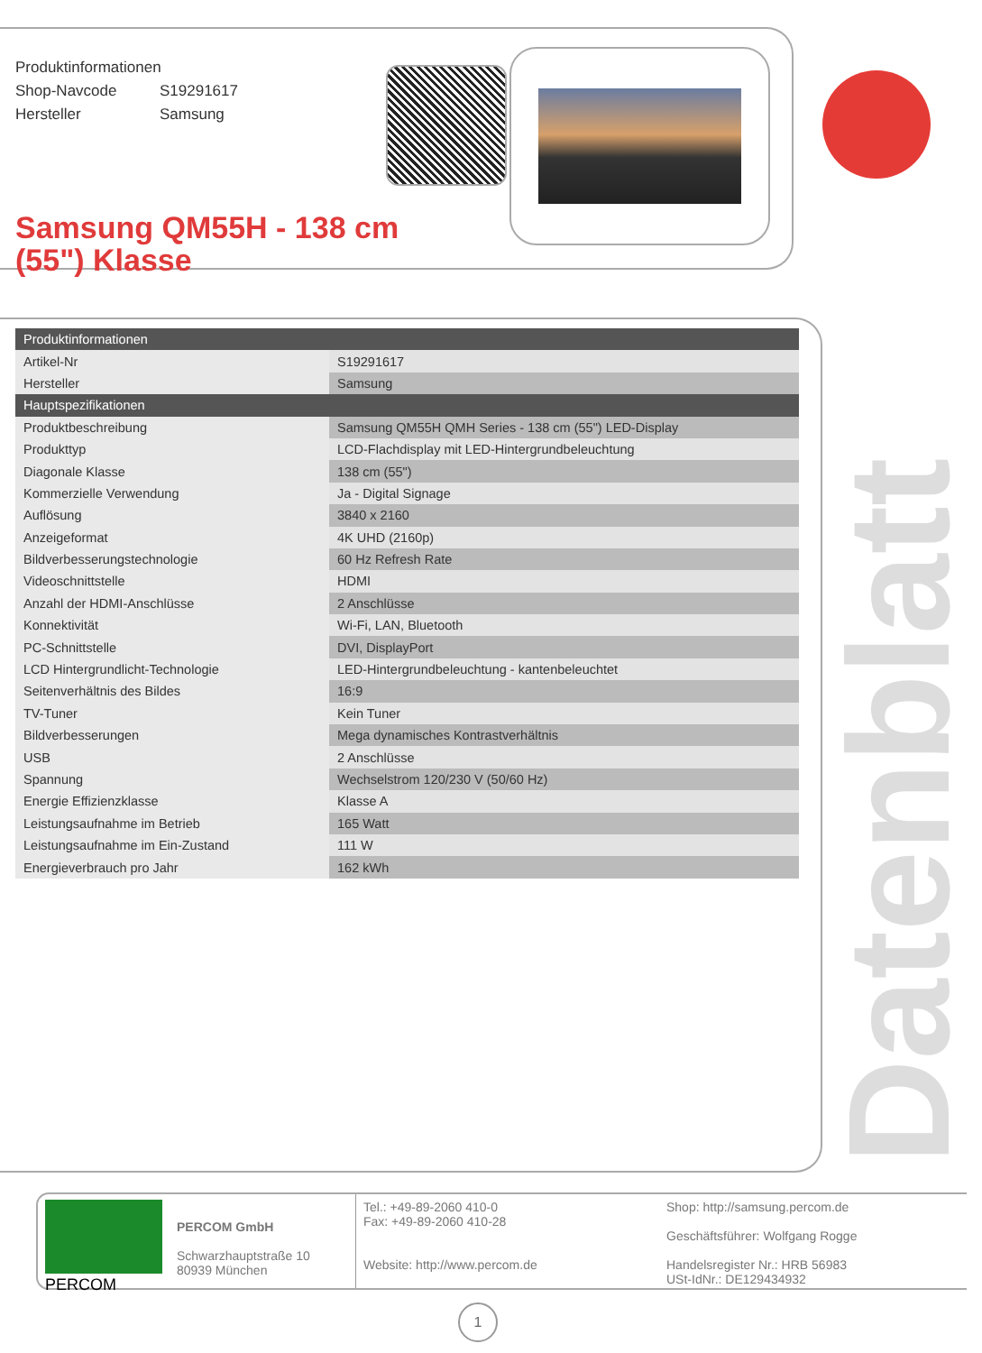Produktinformationen
Shop-Navcode S19291617
Hersteller Samsung
Samsung QM55H - 138 cm (55") Klasse
| Produktinformationen | |
| --- | --- |
| Artikel-Nr | S19291617 |
| Hersteller | Samsung |
| Hauptspezifikationen | |
| Produktbeschreibung | Samsung QM55H QMH Series - 138 cm (55") LED-Display |
| Produkttyp | LCD-Flachdisplay mit LED-Hintergrundbeleuchtung |
| Diagonale Klasse | 138 cm (55") |
| Kommerzielle Verwendung | Ja - Digital Signage |
| Auflösung | 3840 x 2160 |
| Anzeigeformat | 4K UHD (2160p) |
| Bildverbesserungstechnologie | 60 Hz Refresh Rate |
| Videoschnittstelle | HDMI |
| Anzahl der HDMI-Anschlüsse | 2 Anschlüsse |
| Konnektivität | Wi-Fi, LAN, Bluetooth |
| PC-Schnittstelle | DVI, DisplayPort |
| LCD Hintergrundlicht-Technologie | LED-Hintergrundbeleuchtung - kantenbeleuchtet |
| Seitenverhältnis des Bildes | 16:9 |
| TV-Tuner | Kein Tuner |
| Bildverbesserungen | Mega dynamisches Kontrastverhältnis |
| USB | 2 Anschlüsse |
| Spannung | Wechselstrom 120/230 V (50/60 Hz) |
| Energie Effizienzklasse | Klasse A |
| Leistungsaufnahme im Betrieb | 165 Watt |
| Leistungsaufnahme im Ein-Zustand | 111 W |
| Energieverbrauch pro Jahr | 162 kWh |
Datenblatt
PERCOM
PERCOM GmbH
Schwarzhauptstraße 10
80939 München
Tel.: +49-89-2060 410-0
Fax: +49-89-2060 410-28
Website: http://www.percom.de
Shop: http://samsung.percom.de
Geschäftsführer: Wolfgang Rogge
Handelsregister Nr.: HRB 56983
USt-IdNr.: DE129434932
1